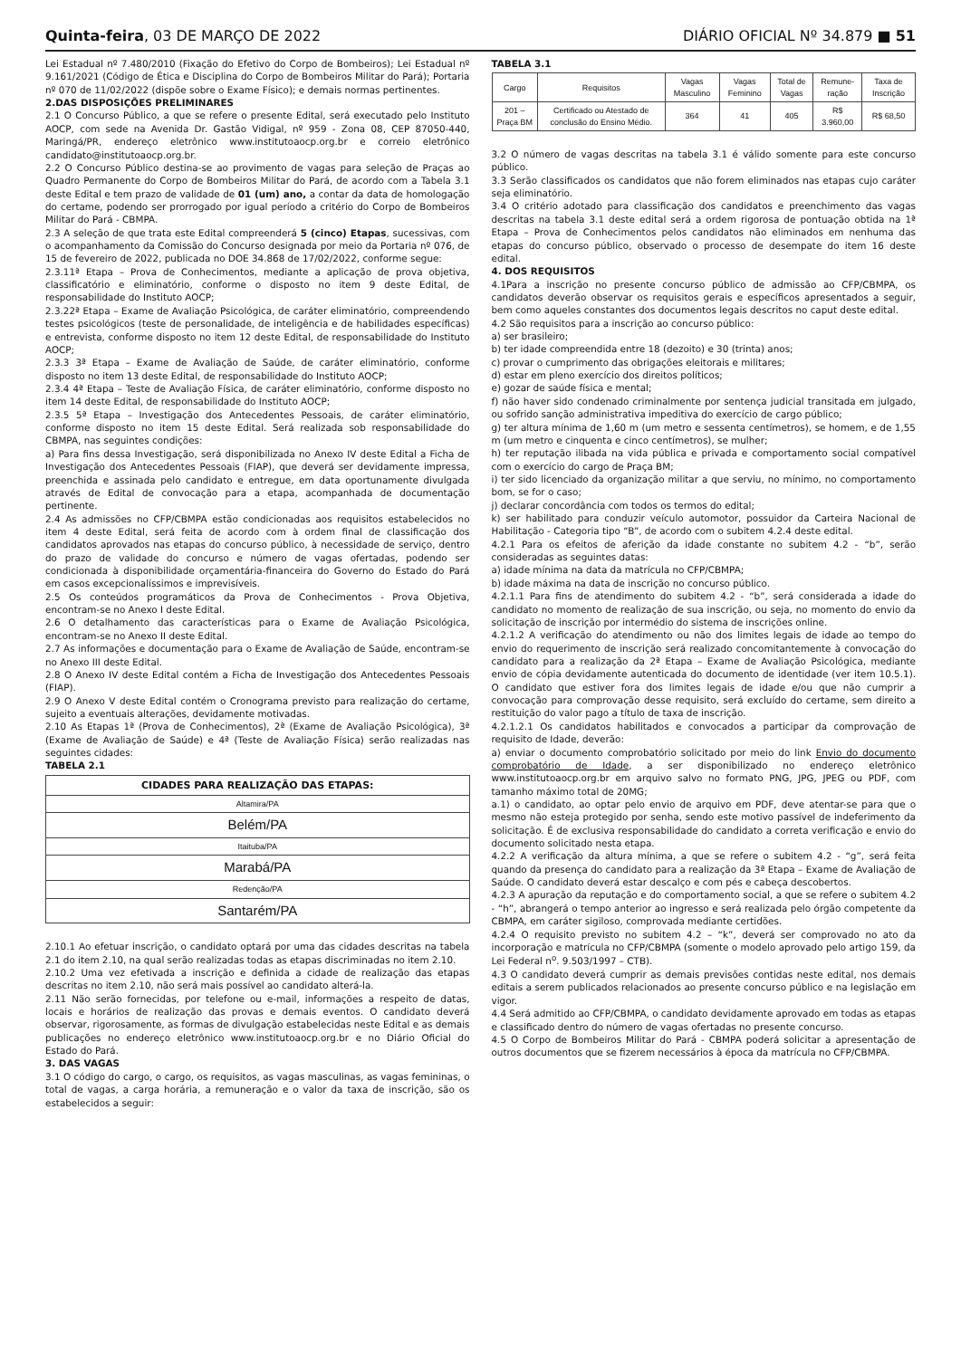Quinta-feira, 03 DE MARÇO DE 2022 DIÁRIO OFICIAL Nº 34.879 ■ 51
Lei Estadual nº 7.480/2010 (Fixação do Efetivo do Corpo de Bombeiros); Lei Estadual nº 9.161/2021 (Código de Ética e Disciplina do Corpo de Bombeiros Militar do Pará); Portaria nº 070 de 11/02/2022 (dispõe sobre o Exame Físico); e demais normas pertinentes.
2.DAS DISPOSIÇÕES PRELIMINARES
2.1 O Concurso Público, a que se refere o presente Edital, será executado pelo Instituto AOCP, com sede na Avenida Dr. Gastão Vidigal, nº 959 - Zona 08, CEP 87050-440, Maringá/PR, endereço eletrônico www.institutoaocp.org.br e correio eletrônico candidato@institutoaocp.org.br.
2.2 O Concurso Público destina-se ao provimento de vagas para seleção de Praças ao Quadro Permanente do Corpo de Bombeiros Militar do Pará, de acordo com a Tabela 3.1 deste Edital e tem prazo de validade de 01 (um) ano, a contar da data de homologação do certame, podendo ser prorrogado por igual período a critério do Corpo de Bombeiros Militar do Pará - CBMPA.
2.3 A seleção de que trata este Edital compreenderá 5 (cinco) Etapas, sucessivas, com o acompanhamento da Comissão do Concurso designada por meio da Portaria nº 076, de 15 de fevereiro de 2022, publicada no DOE 34.868 de 17/02/2022, conforme segue:
2.3.11ª Etapa – Prova de Conhecimentos, mediante a aplicação de prova objetiva, classificatório e eliminatório, conforme o disposto no item 9 deste Edital, de responsabilidade do Instituto AOCP;
2.3.22ª Etapa – Exame de Avaliação Psicológica, de caráter eliminatório, compreendendo testes psicológicos (teste de personalidade, de inteligência e de habilidades específicas) e entrevista, conforme disposto no item 12 deste Edital, de responsabilidade do Instituto AOCP;
2.3.3 3ª Etapa – Exame de Avaliação de Saúde, de caráter eliminatório, conforme disposto no item 13 deste Edital, de responsabilidade do Instituto AOCP;
2.3.4 4ª Etapa – Teste de Avaliação Física, de caráter eliminatório, conforme disposto no item 14 deste Edital, de responsabilidade do Instituto AOCP;
2.3.5 5ª Etapa – Investigação dos Antecedentes Pessoais, de caráter eliminatório, conforme disposto no item 15 deste Edital. Será realizada sob responsabilidade do CBMPA, nas seguintes condições:
a) Para fins dessa Investigação, será disponibilizada no Anexo IV deste Edital a Ficha de Investigação dos Antecedentes Pessoais (FIAP), que deverá ser devidamente impressa, preenchida e assinada pelo candidato e entregue, em data oportunamente divulgada através de Edital de convocação para a etapa, acompanhada de documentação pertinente.
2.4 As admissões no CFP/CBMPA estão condicionadas aos requisitos estabelecidos no item 4 deste Edital, será feita de acordo com à ordem final de classificação dos candidatos aprovados nas etapas do concurso público, à necessidade de serviço, dentro do prazo de validade do concurso e número de vagas ofertadas, podendo ser condicionada à disponibilidade orçamentária-financeira do Governo do Estado do Pará em casos excepcionalíssimos e imprevisíveis.
2.5 Os conteúdos programáticos da Prova de Conhecimentos - Prova Objetiva, encontram-se no Anexo I deste Edital.
2.6 O detalhamento das características para o Exame de Avaliação Psicológica, encontram-se no Anexo II deste Edital.
2.7 As informações e documentação para o Exame de Avaliação de Saúde, encontram-se no Anexo III deste Edital.
2.8 O Anexo IV deste Edital contém a Ficha de Investigação dos Antecedentes Pessoais (FIAP).
2.9 O Anexo V deste Edital contém o Cronograma previsto para realização do certame, sujeito a eventuais alterações, devidamente motivadas.
2.10 As Etapas 1ª (Prova de Conhecimentos), 2ª (Exame de Avaliação Psicológica), 3ª (Exame de Avaliação de Saúde) e 4ª (Teste de Avaliação Física) serão realizadas nas seguintes cidades:
TABELA 2.1
| CIDADES PARA REALIZAÇÃO DAS ETAPAS: |
| --- |
| Altamira/PA |
| Belém/PA |
| Itaituba/PA |
| Marabá/PA |
| Redenção/PA |
| Santarém/PA |
2.10.1 Ao efetuar inscrição, o candidato optará por uma das cidades descritas na tabela 2.1 do item 2.10, na qual serão realizadas todas as etapas discriminadas no item 2.10.
2.10.2 Uma vez efetivada a inscrição e definida a cidade de realização das etapas descritas no item 2.10, não será mais possível ao candidato alterá-la.
2.11 Não serão fornecidas, por telefone ou e-mail, informações a respeito de datas, locais e horários de realização das provas e demais eventos. O candidato deverá observar, rigorosamente, as formas de divulgação estabelecidas neste Edital e as demais publicações no endereço eletrônico www.institutoaocp.org.br e no Diário Oficial do Estado do Pará.
3. DAS VAGAS
3.1 O código do cargo, o cargo, os requisitos, as vagas masculinas, as vagas femininas, o total de vagas, a carga horária, a remuneração e o valor da taxa de inscrição, são os estabelecidos a seguir:
TABELA 3.1
| Cargo | Requisitos | Vagas Masculino | Vagas Feminino | Total de Vagas | Remune-ração | Taxa de Inscrição |
| --- | --- | --- | --- | --- | --- | --- |
| 201 – Praça BM | Certificado ou Atestado de conclusão do Ensino Médio. | 364 | 41 | 405 | R$ 3.960,00 | R$ 68,50 |
3.2 O número de vagas descritas na tabela 3.1 é válido somente para este concurso público.
3.3 Serão classificados os candidatos que não forem eliminados nas etapas cujo caráter seja eliminatório.
3.4 O critério adotado para classificação dos candidatos e preenchimento das vagas descritas na tabela 3.1 deste edital será a ordem rigorosa de pontuação obtida na 1ª Etapa – Prova de Conhecimentos pelos candidatos não eliminados em nenhuma das etapas do concurso público, observado o processo de desempate do item 16 deste edital.
4. DOS REQUISITOS
4.1Para a inscrição no presente concurso público de admissão ao CFP/CBMPA, os candidatos deverão observar os requisitos gerais e específicos apresentados a seguir, bem como aqueles constantes dos documentos legais descritos no caput deste edital.
4.2 São requisitos para a inscrição ao concurso público:
a) ser brasileiro;
b) ter idade compreendida entre 18 (dezoito) e 30 (trinta) anos;
c) provar o cumprimento das obrigações eleitorais e militares;
d) estar em pleno exercício dos direitos políticos;
e) gozar de saúde física e mental;
f) não haver sido condenado criminalmente por sentença judicial transitada em julgado, ou sofrido sanção administrativa impeditiva do exercício de cargo público;
g) ter altura mínima de 1,60 m (um metro e sessenta centímetros), se homem, e de 1,55 m (um metro e cinquenta e cinco centímetros), se mulher;
h) ter reputação ilibada na vida pública e privada e comportamento social compatível com o exercício do cargo de Praça BM;
i) ter sido licenciado da organização militar a que serviu, no mínimo, no comportamento bom, se for o caso;
j) declarar concordância com todos os termos do edital;
k) ser habilitado para conduzir veículo automotor, possuidor da Carteira Nacional de Habilitação - Categoria tipo “B”, de acordo com o subitem 4.2.4 deste edital.
4.2.1 Para os efeitos de aferição da idade constante no subitem 4.2 - “b”, serão consideradas as seguintes datas:
a) idade mínima na data da matrícula no CFP/CBMPA;
b) idade máxima na data de inscrição no concurso público.
4.2.1.1 Para fins de atendimento do subitem 4.2 - “b”, será considerada a idade do candidato no momento de realização de sua inscrição, ou seja, no momento do envio da solicitação de inscrição por intermédio do sistema de inscrições online.
4.2.1.2 A verificação do atendimento ou não dos limites legais de idade ao tempo do envio do requerimento de inscrição será realizado concomitantemente à convocação do candidato para a realização da 2ª Etapa – Exame de Avaliação Psicológica, mediante envio de cópia devidamente autenticada do documento de identidade (ver item 10.5.1). O candidato que estiver fora dos limites legais de idade e/ou que não cumprir a convocação para comprovação desse requisito, será excluído do certame, sem direito a restituição do valor pago a título de taxa de inscrição.
4.2.1.2.1 Os candidatos habilitados e convocados a participar da comprovação de requisito de Idade, deverão:
a) enviar o documento comprobatório solicitado por meio do link Envio do documento comprobatório de Idade, a ser disponibilizado no endereço eletrônico www.institutoaocp.org.br em arquivo salvo no formato PNG, JPG, JPEG ou PDF, com tamanho máximo total de 20MG;
a.1) o candidato, ao optar pelo envio de arquivo em PDF, deve atentar-se para que o mesmo não esteja protegido por senha, sendo este motivo passível de indeferimento da solicitação. É de exclusiva responsabilidade do candidato a correta verificação e envio do documento solicitado nesta etapa.
4.2.2 A verificação da altura mínima, a que se refere o subitem 4.2 - “g”, será feita quando da presença do candidato para a realização da 3ª Etapa – Exame de Avaliação de Saúde. O candidato deverá estar descalço e com pés e cabeça descobertos.
4.2.3 A apuração da reputação e do comportamento social, a que se refere o subitem 4.2 - “h”, abrangerá o tempo anterior ao ingresso e será realizada pelo órgão competente da CBMPA, em caráter sigiloso, comprovada mediante certidões.
4.2.4 O requisito previsto no subitem 4.2 – “k”, deverá ser comprovado no ato da incorporação e matrícula no CFP/CBMPA (somente o modelo aprovado pelo artigo 159, da Lei Federal n<sup>o</sup>. 9.503/1997 – CTB).
4.3 O candidato deverá cumprir as demais previsões contidas neste edital, nos demais editais a serem publicados relacionados ao presente concurso público e na legislação em vigor.
4.4 Será admitido ao CFP/CBMPA, o candidato devidamente aprovado em todas as etapas e classificado dentro do número de vagas ofertadas no presente concurso.
4.5 O Corpo de Bombeiros Militar do Pará - CBMPA poderá solicitar a apresentação de outros documentos que se fizerem necessários à época da matrícula no CFP/CBMPA.